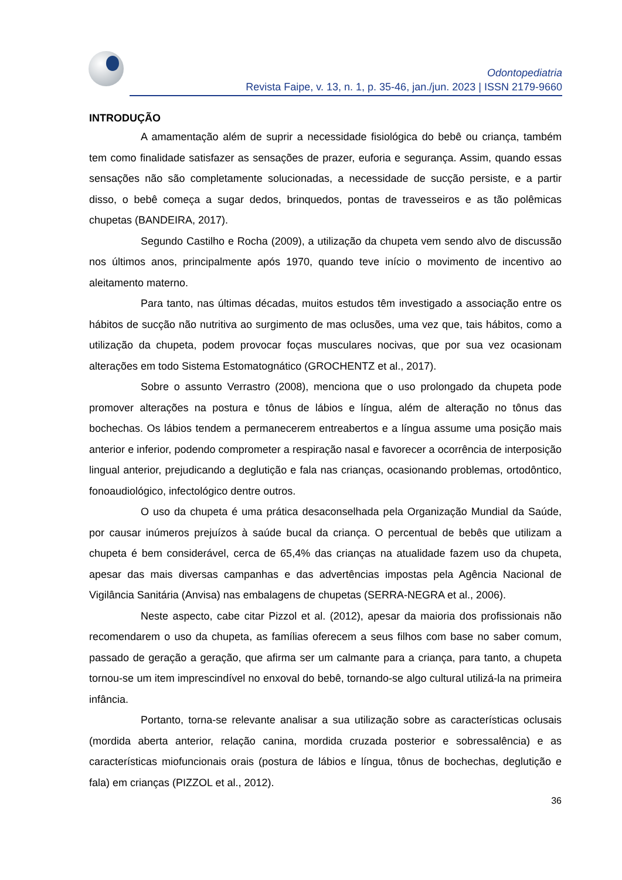Odontopediatria
Revista Faipe, v. 13, n. 1, p. 35-46, jan./jun. 2023 | ISSN 2179-9660
INTRODUÇÃO
A amamentação além de suprir a necessidade fisiológica do bebê ou criança, também tem como finalidade satisfazer as sensações de prazer, euforia e segurança. Assim, quando essas sensações não são completamente solucionadas, a necessidade de sucção persiste, e a partir disso, o bebê começa a sugar dedos, brinquedos, pontas de travesseiros e as tão polêmicas chupetas (BANDEIRA, 2017).
Segundo Castilho e Rocha (2009), a utilização da chupeta vem sendo alvo de discussão nos últimos anos, principalmente após 1970, quando teve início o movimento de incentivo ao aleitamento materno.
Para tanto, nas últimas décadas, muitos estudos têm investigado a associação entre os hábitos de sucção não nutritiva ao surgimento de mas oclusões, uma vez que, tais hábitos, como a utilização da chupeta, podem provocar foças musculares nocivas, que por sua vez ocasionam alterações em todo Sistema Estomatognático (GROCHENTZ et al., 2017).
Sobre o assunto Verrastro (2008), menciona que o uso prolongado da chupeta pode promover alterações na postura e tônus de lábios e língua, além de alteração no tônus das bochechas. Os lábios tendem a permanecerem entreabertos e a língua assume uma posição mais anterior e inferior, podendo comprometer a respiração nasal e favorecer a ocorrência de interposição lingual anterior, prejudicando a deglutição e fala nas crianças, ocasionando problemas, ortodôntico, fonoaudiológico, infectológico dentre outros.
O uso da chupeta é uma prática desaconselhada pela Organização Mundial da Saúde, por causar inúmeros prejuízos à saúde bucal da criança. O percentual de bebês que utilizam a chupeta é bem considerável, cerca de 65,4% das crianças na atualidade fazem uso da chupeta, apesar das mais diversas campanhas e das advertências impostas pela Agência Nacional de Vigilância Sanitária (Anvisa) nas embalagens de chupetas (SERRA-NEGRA et al., 2006).
Neste aspecto, cabe citar Pizzol et al. (2012), apesar da maioria dos profissionais não recomendarem o uso da chupeta, as famílias oferecem a seus filhos com base no saber comum, passado de geração a geração, que afirma ser um calmante para a criança, para tanto, a chupeta tornou-se um item imprescindível no enxoval do bebê, tornando-se algo cultural utilizá-la na primeira infância.
Portanto, torna-se relevante analisar a sua utilização sobre as características oclusais (mordida aberta anterior, relação canina, mordida cruzada posterior e sobressalência) e as características miofuncionais orais (postura de lábios e língua, tônus de bochechas, deglutição e fala) em crianças (PIZZOL et al., 2012).
36